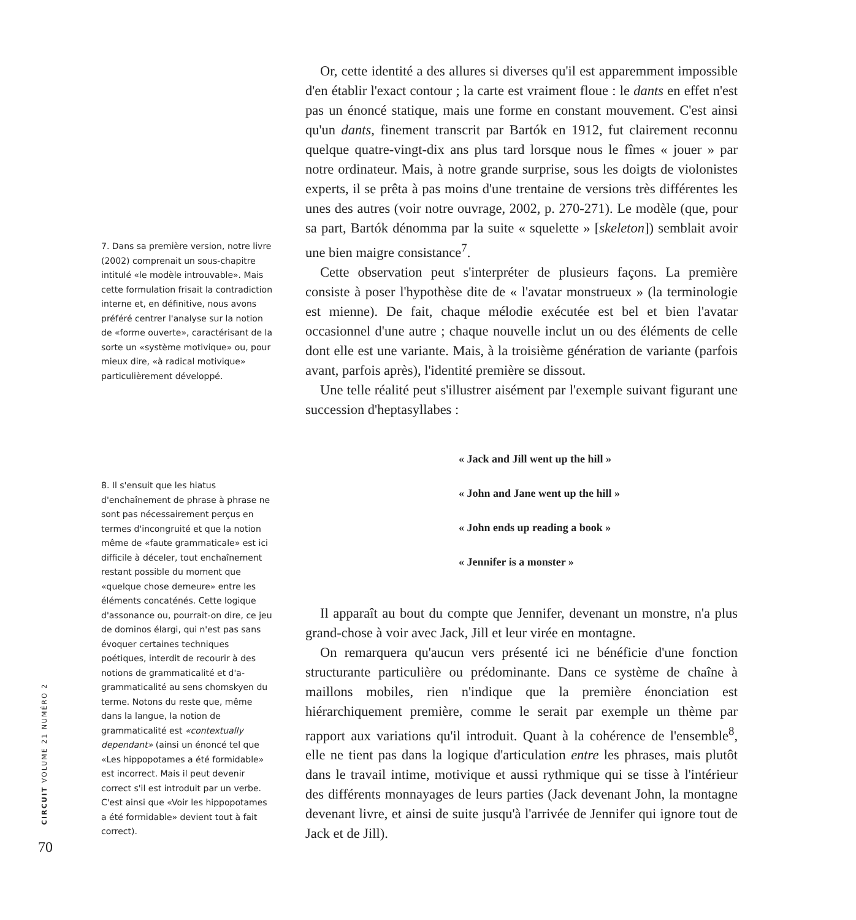7. Dans sa première version, notre livre (2002) comprenait un sous-chapitre intitulé «le modèle introuvable». Mais cette formulation frisait la contradiction interne et, en définitive, nous avons préféré centrer l'analyse sur la notion de «forme ouverte», caractérisant de la sorte un «système motivique» ou, pour mieux dire, «à radical motivique» particulièrement développé.
8. Il s'ensuit que les hiatus d'enchaînement de phrase à phrase ne sont pas nécessairement perçus en termes d'incongruité et que la notion même de «faute grammaticale» est ici difficile à déceler, tout enchaînement restant possible du moment que «quelque chose demeure» entre les éléments concaténés. Cette logique d'assonance ou, pourrait-on dire, ce jeu de dominos élargi, qui n'est pas sans évoquer certaines techniques poétiques, interdit de recourir à des notions de grammaticalité et d'a-grammaticalité au sens chomskyen du terme. Notons du reste que, même dans la langue, la notion de grammaticalité est «contextually dependant» (ainsi un énoncé tel que «Les hippopotames a été formidable» est incorrect. Mais il peut devenir correct s'il est introduit par un verbe. C'est ainsi que «Voir les hippopotames a été formidable» devient tout à fait correct).
Or, cette identité a des allures si diverses qu'il est apparemment impossible d'en établir l'exact contour ; la carte est vraiment floue : le dants en effet n'est pas un énoncé statique, mais une forme en constant mouvement. C'est ainsi qu'un dants, finement transcrit par Bartók en 1912, fut clairement reconnu quelque quatre-vingt-dix ans plus tard lorsque nous le fîmes « jouer » par notre ordinateur. Mais, à notre grande surprise, sous les doigts de violonistes experts, il se prêta à pas moins d'une trentaine de versions très différentes les unes des autres (voir notre ouvrage, 2002, p. 270-271). Le modèle (que, pour sa part, Bartók dénomma par la suite « squelette » [skeleton]) semblait avoir une bien maigre consistance<sup>7</sup>.
Cette observation peut s'interpréter de plusieurs façons. La première consiste à poser l'hypothèse dite de « l'avatar monstrueux » (la terminologie est mienne). De fait, chaque mélodie exécutée est bel et bien l'avatar occasionnel d'une autre ; chaque nouvelle inclut un ou des éléments de celle dont elle est une variante. Mais, à la troisième génération de variante (parfois avant, parfois après), l'identité première se dissout.
Une telle réalité peut s'illustrer aisément par l'exemple suivant figurant une succession d'heptasyllabes :
« Jack and Jill went up the hill »
« John and Jane went up the hill »
« John ends up reading a book »
« Jennifer is a monster »
Il apparaît au bout du compte que Jennifer, devenant un monstre, n'a plus grand-chose à voir avec Jack, Jill et leur virée en montagne.
On remarquera qu'aucun vers présenté ici ne bénéficie d'une fonction structurante particulière ou prédominante. Dans ce système de chaîne à maillons mobiles, rien n'indique que la première énonciation est hiérarchiquement première, comme le serait par exemple un thème par rapport aux variations qu'il introduit. Quant à la cohérence de l'ensemble<sup>8</sup>, elle ne tient pas dans la logique d'articulation entre les phrases, mais plutôt dans le travail intime, motivique et aussi rythmique qui se tisse à l'intérieur des différents monnayages de leurs parties (Jack devenant John, la montagne devenant livre, et ainsi de suite jusqu'à l'arrivée de Jennifer qui ignore tout de Jack et de Jill).
CIRCUIT VOLUME 21 NUMÉRO 2
70